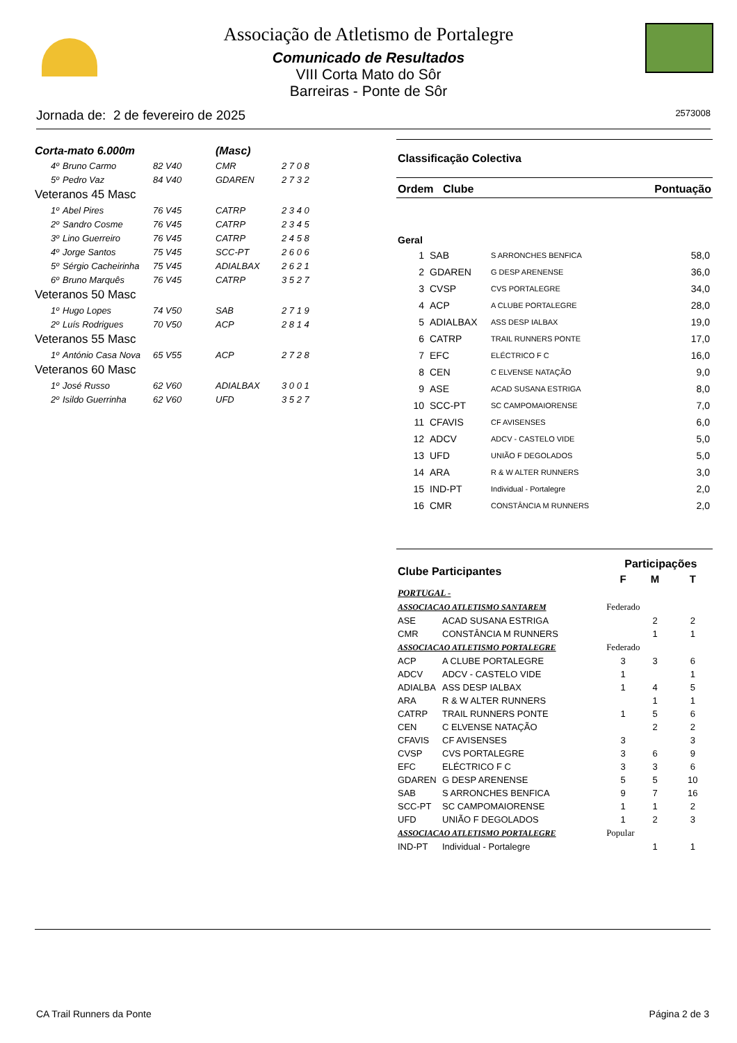Associação de Atletismo de Portalegre
Comunicado de Resultados
VIII Corta Mato do Sôr
Barreiras - Ponte de Sôr
Jornada de: 2 de fevereiro de 2025 2573008
| Corta-mato 6.000m | | | (Masc) | |
| 4º | Bruno Carmo | 82 V40 | CMR | 2 7 0 8 |
| 5º | Pedro Vaz | 84 V40 | GDAREN | 2 7 3 2 |
| Veteranos 45 Masc | | | | |
| 1º | Abel Pires | 76 V45 | CATRP | 2 3 4 0 |
| 2º | Sandro Cosme | 76 V45 | CATRP | 2 3 4 5 |
| 3º | Lino Guerreiro | 76 V45 | CATRP | 2 4 5 8 |
| 4º | Jorge Santos | 75 V45 | SCC-PT | 2 6 0 6 |
| 5º | Sérgio Cacheirinha | 75 V45 | ADIALBAX | 2 6 2 1 |
| 6º | Bruno Marquês | 76 V45 | CATRP | 3 5 2 7 |
| Veteranos 50 Masc | | | | |
| 1º | Hugo Lopes | 74 V50 | SAB | 2 7 1 9 |
| 2º | Luís Rodrigues | 70 V50 | ACP | 2 8 1 4 |
| Veteranos 55 Masc | | | | |
| 1º | António Casa Nova | 65 V55 | ACP | 2 7 2 8 |
| Veteranos 60 Masc | | | | |
| 1º | José Russo | 62 V60 | ADIALBAX | 3 0 0 1 |
| 2º | Isildo Guerrinha | 62 V60 | UFD | 3 5 2 7 |
Classificação Colectiva
Ordem Clube Pontuação
Geral
| 1 | SAB | S ARRONCHES BENFICA | 58,0 |
| 2 | GDAREN | G DESP ARENENSE | 36,0 |
| 3 | CVSP | CVS PORTALEGRE | 34,0 |
| 4 | ACP | A CLUBE PORTALEGRE | 28,0 |
| 5 | ADIALBAX | ASS DESP IALBAX | 19,0 |
| 6 | CATRP | TRAIL RUNNERS PONTE | 17,0 |
| 7 | EFC | ELÉCTRICO F C | 16,0 |
| 8 | CEN | C ELVENSE NATAÇÃO | 9,0 |
| 9 | ASE | ACAD SUSANA ESTRIGA | 8,0 |
| 10 | SCC-PT | SC CAMPOMAIORENSE | 7,0 |
| 11 | CFAVIS | CF AVISENSES | 6,0 |
| 12 | ADCV | ADCV - CASTELO VIDE | 5,0 |
| 13 | UFD | UNIÃO F DEGOLADOS | 5,0 |
| 14 | ARA | R & W ALTER RUNNERS | 3,0 |
| 15 | IND-PT | Individual - Portalegre | 2,0 |
| 16 | CMR | CONSTÂNCIA M RUNNERS | 2,0 |
| Clube Participantes | | | Participações | | |
| | | | F | M | T |
| PORTUGAL - | | | | | |
| ASSOCIACAO ATLETISMO SANTAREM | | Federado | | | |
| ASE | ACAD SUSANA ESTRIGA | | | 2 | 2 |
| CMR | CONSTÂNCIA M RUNNERS | | | 1 | 1 |
| ASSOCIACAO ATLETISMO PORTALEGRE | | Federado | | | |
| ACP | A CLUBE PORTALEGRE | | 3 | 3 | 6 |
| ADCV | ADCV - CASTELO VIDE | | 1 | | 1 |
| ADIALBA | ASS DESP IALBAX | | 1 | 4 | 5 |
| ARA | R & W ALTER RUNNERS | | | 1 | 1 |
| CATRP | TRAIL RUNNERS PONTE | | 1 | 5 | 6 |
| CEN | C ELVENSE NATAÇÃO | | | 2 | 2 |
| CFAVIS | CF AVISENSES | | 3 | | 3 |
| CVSP | CVS PORTALEGRE | | 3 | 6 | 9 |
| EFC | ELÉCTRICO F C | | 3 | 3 | 6 |
| GDAREN | G DESP ARENENSE | | 5 | 5 | 10 |
| SAB | S ARRONCHES BENFICA | | 9 | 7 | 16 |
| SCC-PT | SC CAMPOMAIORENSE | | 1 | 1 | 2 |
| UFD | UNIÃO F DEGOLADOS | | 1 | 2 | 3 |
| ASSOCIACAO ATLETISMO PORTALEGRE | | Popular | | | |
| IND-PT | Individual - Portalegre | | | 1 | 1 |
CA Trail Runners da Ponte Página 2 de 3